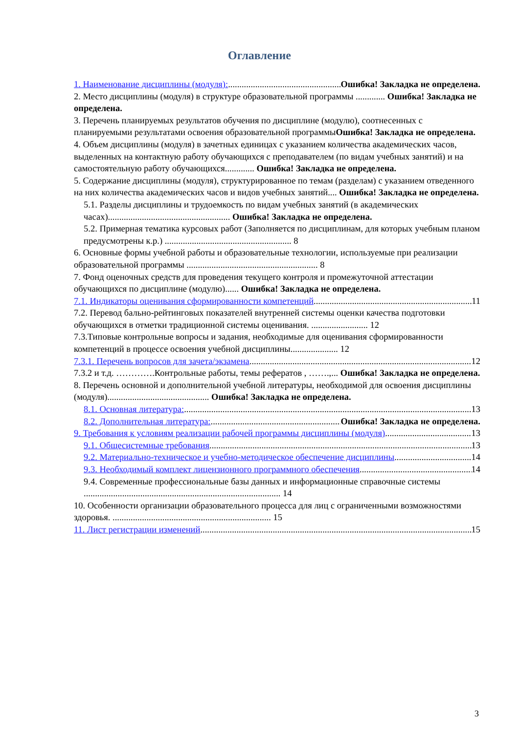Оглавление
1. Наименование дисциплины (модуля): Ошибка! Закладка не определена.
2. Место дисциплины (модуля) в структуре образовательной программы ............. Ошибка! Закладка не определена.
3. Перечень планируемых результатов обучения по дисциплине (модулю), соотнесенных с планируемыми результатами освоения образовательной программы Ошибка! Закладка не определена.
4. Объем дисциплины (модуля) в зачетных единицах с указанием количества академических часов, выделенных на контактную работу обучающихся с преподавателем (по видам учебных занятий) и на самостоятельную работу обучающихся............. Ошибка! Закладка не определена.
5. Содержание дисциплины (модуля), структурированное по темам (разделам) с указанием отведенного на них количества академических часов и видов учебных занятий.... Ошибка! Закладка не определена.
5.1. Разделы дисциплины и трудоемкость по видам учебных занятий (в академических часах)...................................................... Ошибка! Закладка не определена.
5.2. Примерная тематика курсовых работ (Заполняется по дисциплинам, для которых учебным планом предусмотрены к.р.) ........................................................ 8
6. Основные формы учебной работы и образовательные технологии, используемые при реализации образовательной программы .......................................................... 8
7. Фонд оценочных средств для проведения текущего контроля и промежуточной аттестации обучающихся по дисциплине (модулю)...... Ошибка! Закладка не определена.
7.1. Индикаторы оценивания сформированности компетенций 11
7.2. Перевод бально-рейтинговых показателей внутренней системы оценки качества подготовки обучающихся в отметки традиционной системы оценивания. ......................... 12
7.3.Типовые контрольные вопросы и задания, необходимые для оценивания сформированности компетенций в процессе освоения учебной дисциплины..................... 12
7.3.1. Перечень вопросов для зачета/экзамена 12
7.3.2 и т.д. ………….Контрольные работы, темы рефератов , …….,... Ошибка! Закладка не определена.
8. Перечень основной и дополнительной учебной литературы, необходимой для освоения дисциплины (модуля)............................................. Ошибка! Закладка не определена.
8.1. Основная литература: 13
8.2. Дополнительная литература: Ошибка! Закладка не определена.
9. Требования к условиям реализации рабочей программы дисциплины (модуля) 13
9.1. Общесистемные требования 13
9.2. Материально-техническое и учебно-методическое обеспечение дисциплины 14
9.3. Необходимый комплект лицензионного программного обеспечения 14
9.4. Современные профессиональные базы данных и информационные справочные системы ....................................................................................... 14
10. Особенности организации образовательного процесса для лиц с ограниченными возможностями здоровья. ...................................................................... 15
11. Лист регистрации изменений 15
3